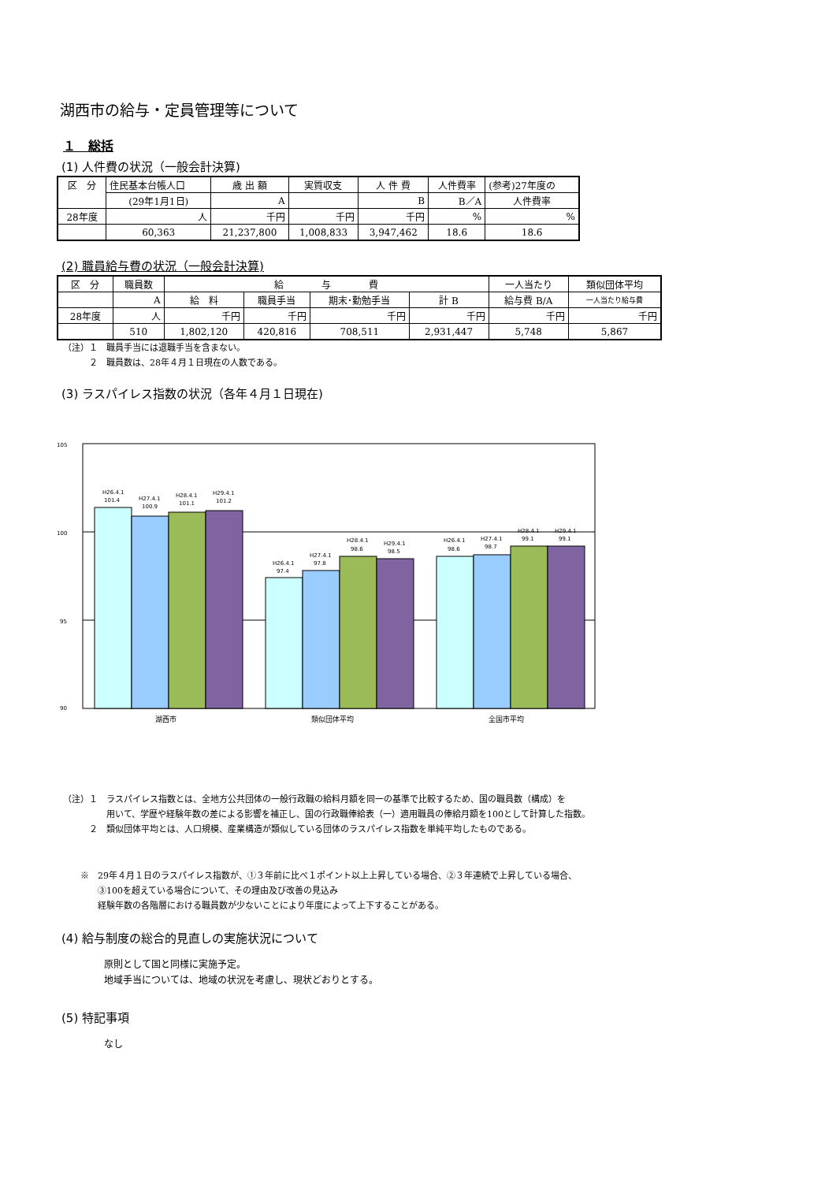湖西市の給与・定員管理等について
１　総括
(1) 人件費の状況（一般会計決算)
| 区 分 | 住民基本台帳人口 | 歳 出 額 | 実質収支 | 人 件 費 | 人件費率 | (参考)27年度の |
| | (29年1月1日) | A | | B | B／A | 人件費率 |
| 28年度 | 人 | 千円 | 千円 | 千円 | % | % |
| | 60,363 | 21,237,800 | 1,008,833 | 3,947,462 | 18.6 | 18.6 |
(2) 職員給与費の状況（一般会計決算)
| 区 分 | 職員数 | 給 与 費 | | | | 一人当たり | 類似団体平均 |
| | A | 給 料 | 職員手当 | 期末･勤勉手当 | 計 B | 給与費 B/A | 一人当たり給与費 |
| 28年度 | 人 | 千円 | 千円 | 千円 | 千円 | 千円 | 千円 |
| | 510 | 1,802,120 | 420,816 | 708,511 | 2,931,447 | 5,748 | 5,867 |
（注）１　職員手当には退職手当を含まない。
　　　２　職員数は、28年４月１日現在の人数である。
(3) ラスパイレス指数の状況（各年４月１日現在)
105
100
95
90
H26.4.1
101.4
H27.4.1
100.9
H28.4.1
101.1
H29.4.1
101.2
H26.4.1
97.4
H27.4.1
97.8
H28.4.1
98.6
H29.4.1
98.5
H26.4.1
98.6
H27.4.1
98.7
H28.4.1
99.1
H29.4.1
99.1
湖西市
類似団体平均
全国市平均
（注）１　ラスパイレス指数とは、全地方公共団体の一般行政職の給料月額を同一の基準で比較するため、国の職員数（構成）を
　　　　　用いて、学歴や経験年数の差による影響を補正し、国の行政職俸給表（一）適用職員の俸給月額を100として計算した指数。
　　　２　類似団体平均とは、人口規模、産業構造が類似している団体のラスパイレス指数を単純平均したものである。
※　29年４月１日のラスパイレス指数が、①３年前に比べ１ポイント以上上昇している場合、②３年連続で上昇している場合、
　　③100を超えている場合について、その理由及び改善の見込み
　　経験年数の各階層における職員数が少ないことにより年度によって上下することがある。
(4) 給与制度の総合的見直しの実施状況について
原則として国と同様に実施予定。
地域手当については、地域の状況を考慮し、現状どおりとする。
(5) 特記事項
なし